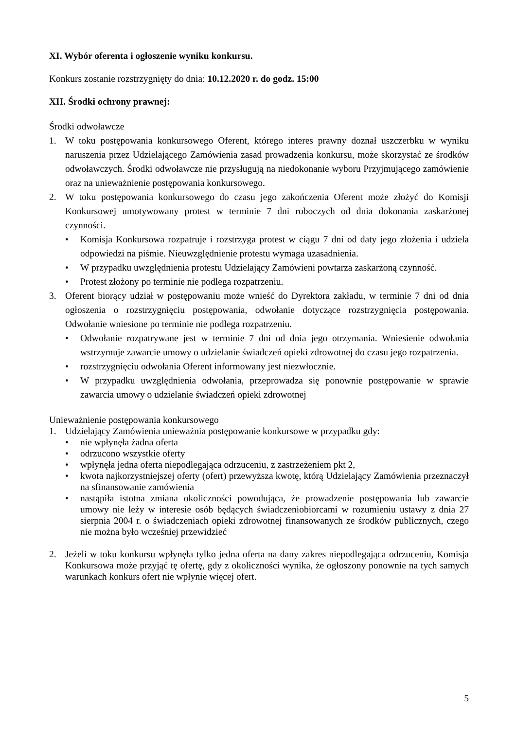XI. Wybór oferenta i ogłoszenie wyniku konkursu.
Konkurs zostanie rozstrzygnięty do dnia: 10.12.2020 r. do godz. 15:00
XII. Środki ochrony prawnej:
Środki odwoławcze
1. W toku postępowania konkursowego Oferent, którego interes prawny doznał uszczerbku w wyniku naruszenia przez Udzielającego Zamówienia zasad prowadzenia konkursu, może skorzystać ze środków odwoławczych. Środki odwoławcze nie przysługują na niedokonanie wyboru Przyjmującego zamówienie oraz na unieważnienie postępowania konkursowego.
2. W toku postępowania konkursowego do czasu jego zakończenia Oferent może złożyć do Komisji Konkursowej umotywowany protest w terminie 7 dni roboczych od dnia dokonania zaskarżonej czynności.
• Komisja Konkursowa rozpatruje i rozstrzyga protest w ciągu 7 dni od daty jego złożenia i udziela odpowiedzi na piśmie. Nieuwzględnienie protestu wymaga uzasadnienia.
• W przypadku uwzględnienia protestu Udzielający Zamówieni powtarza zaskarżoną czynność.
• Protest złożony po terminie nie podlega rozpatrzeniu.
3. Oferent biorący udział w postępowaniu może wnieść do Dyrektora zakładu, w terminie 7 dni od dnia ogłoszenia o rozstrzygnięciu postępowania, odwołanie dotyczące rozstrzygnięcia postępowania. Odwołanie wniesione po terminie nie podlega rozpatrzeniu.
• Odwołanie rozpatrywane jest w terminie 7 dni od dnia jego otrzymania. Wniesienie odwołania wstrzymuje zawarcie umowy o udzielanie świadczeń opieki zdrowotnej do czasu jego rozpatrzenia.
• rozstrzygnięciu odwołania Oferent informowany jest niezwłocznie.
• W przypadku uwzględnienia odwołania, przeprowadza się ponownie postępowanie w sprawie zawarcia umowy o udzielanie świadczeń opieki zdrowotnej
Unieważnienie postępowania konkursowego
1. Udzielający Zamówienia unieważnia postępowanie konkursowe w przypadku gdy:
• nie wpłynęła żadna oferta
• odrzucono wszystkie oferty
• wpłynęła jedna oferta niepodlegająca odrzuceniu, z zastrzeżeniem pkt 2,
• kwota najkorzystniejszej oferty (ofert) przewyższa kwotę, którą Udzielający Zamówienia przeznaczył na sfinansowanie zamówienia
• nastąpiła istotna zmiana okoliczności powodująca, że prowadzenie postępowania lub zawarcie umowy nie leży w interesie osób będących świadczeniobiorcami w rozumieniu ustawy z dnia 27 sierpnia 2004 r. o świadczeniach opieki zdrowotnej finansowanych ze środków publicznych, czego nie można było wcześniej przewidzieć
2. Jeżeli w toku konkursu wpłynęła tylko jedna oferta na dany zakres niepodlegająca odrzuceniu, Komisja Konkursowa może przyjąć tę ofertę, gdy z okoliczności wynika, że ogłoszony ponownie na tych samych warunkach konkurs ofert nie wpłynie więcej ofert.
5